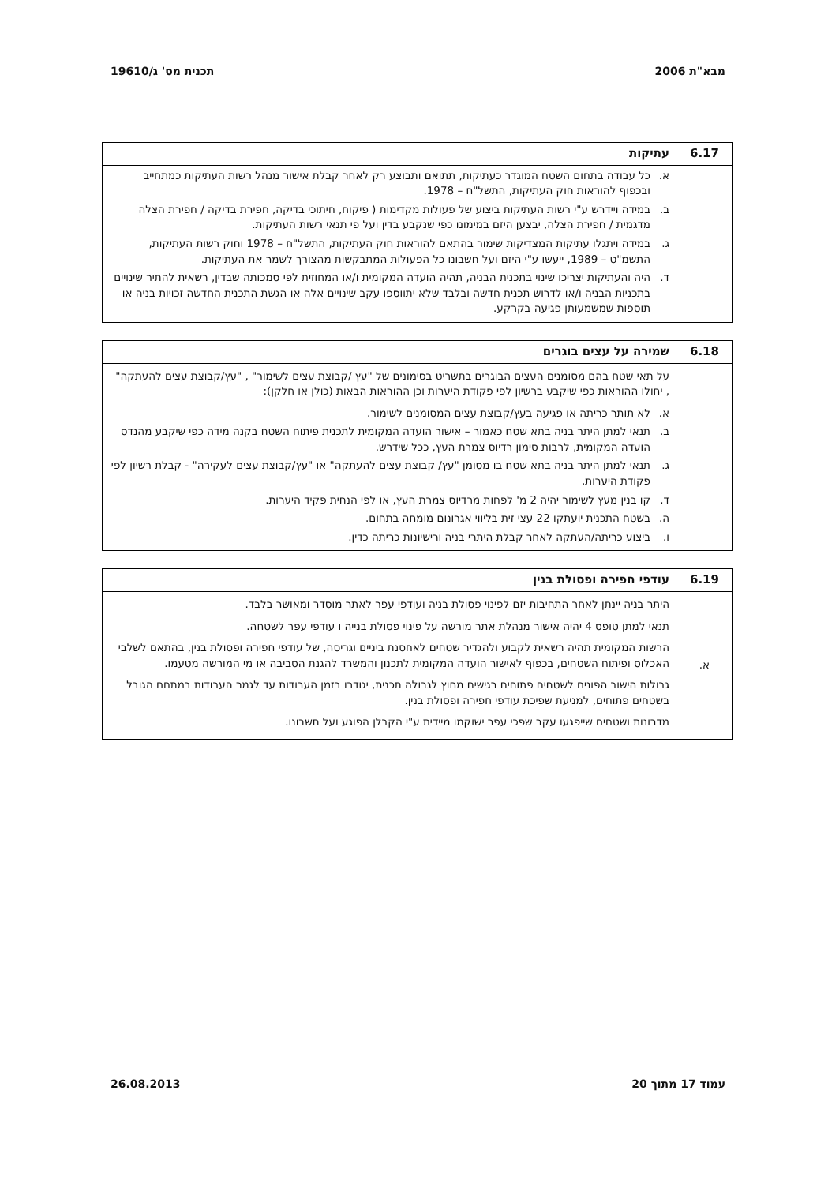מבא"ת 2006 תכנית מס' ג/19610
| 6.17 | עתיקות |
| --- | --- |
| | א. כל עבודה בתחום השטח המוגדר כעתיקות, תתואם ותבוצע רק לאחר קבלת אישור מנהל רשות העתיקות כמתחייב ובכפוף להוראות חוק העתיקות, התשל"ח – 1978. ב. במידה ויידרש ע"י רשות העתיקות ביצוע של פעולות מקדימות ( פיקוח, חיתוכי בדיקה, חפירת בדיקה / חפירת הצלה מדגמית / חפירת הצלה, יבצען היזם במימונו כפי שנקבע בדין ועל פי תנאי רשות העתיקות. ג. במידה ויתגלו עתיקות המצדיקות שימור בהתאם להוראות חוק העתיקות, התשל"ח – 1978 וחוק רשות העתיקות, התשמ"ט – 1989, ייעשו ע"י היזם ועל חשבונו כל הפעולות המתבקשות מהצורך לשמר את העתיקות. ד. היה והעתיקות יצריכו שינוי בתכנית הבניה, תהיה הועדה המקומית ו/או המחוזית לפי סמכותה שבדין, רשאית להתיר שינויים בתכניות הבניה ו/או לדרוש תכנית חדשה ובלבד שלא יתווספו עקב שינויים אלה או הגשת התכנית החדשה זכויות בניה או תוספות שמשמעותן פגיעה בקרקע. |
| 6.18 | שמירה על עצים בוגרים |
| --- | --- |
| | על תאי שטח בהם מסומנים העצים הבוגרים בתשריט בסימונים של "עץ /קבוצת עצים לשימור" , "עץ/קבוצת עצים להעתקה" , יחולו ההוראות כפי שיקבע ברשיון לפי פקודת היערות וכן ההוראות הבאות (כולן או חלקן): א. לא תותר כריתה או פגיעה בעץ/קבוצת עצים המסומנים לשימור. ב. תנאי למתן היתר בניה בתא שטח כאמור – אישור הועדה המקומית לתכנית פיתוח השטח בקנה מידה כפי שיקבע מהנדס הועדה המקומית, לרבות סימון רדיוס צמרת העץ, ככל שידרש. ג. תנאי למתן היתר בניה בתא שטח בו מסומן "עץ/ קבוצת עצים להעתקה" או "עץ/קבוצת עצים לעקירה" - קבלת רשיון לפי פקודת היערות. ד. קו בנין מעץ לשימור יהיה 2 מ' לפחות מרדיוס צמרת העץ, או לפי הנחית פקיד היערות. ה. בשטח התכנית יועתקו 22 עצי זית בליווי אגרונום מומחה בתחום. ו. ביצוע כריתה/העתקה לאחר קבלת היתרי בניה ורישיונות כריתה כדין. |
| 6.19 | עודפי חפירה ופסולת בנין |
| --- | --- |
| א. | היתר בניה יינתן לאחר התחיבות יזם לפינוי פסולת בניה ועודפי עפר לאתר מוסדר ומאושר בלבד. תנאי למתן טופס 4 יהיה אישור מנהלת אתר מורשה על פינוי פסולת בנייה ו עודפי עפר לשטחה. הרשות המקומית תהיה רשאית לקבוע ולהגדיר שטחים לאחסנת ביניים וגריסה, של עודפי חפירה ופסולת בנין, בהתאם לשלבי האכלוס ופיתוח השטחים, בכפוף לאישור הועדה המקומית לתכנון והמשרד להגנת הסביבה או מי המורשה מטעמו. גבולות הישוב הפונים לשטחים פתוחים רגישים מחוץ לגבולה תכנית, יגודרו בזמן העבודות עד לגמר העבודות במתחם הגובל בשטחים פתוחים, למניעת שפיכת עודפי חפירה ופסולת בנין. מדרונות ושטחים שייפגעו עקב שפכי עפר ישוקמו מיידית ע"י הקבלן הפוגע ועל חשבונו. |
עמוד 17 מתוך 20 26.08.2013